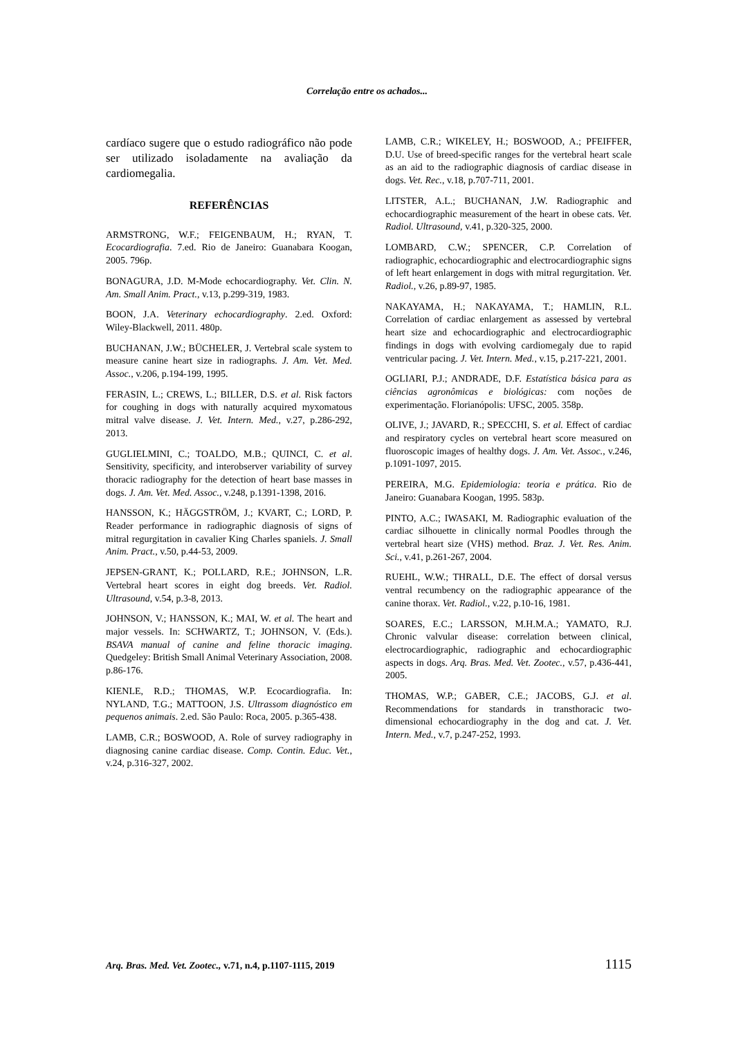Correlação entre os achados...
cardíaco sugere que o estudo radiográfico não pode ser utilizado isoladamente na avaliação da cardiomegalia.
REFERÊNCIAS
ARMSTRONG, W.F.; FEIGENBAUM, H.; RYAN, T. Ecocardiografia. 7.ed. Rio de Janeiro: Guanabara Koogan, 2005. 796p.
BONAGURA, J.D. M-Mode echocardiography. Vet. Clin. N. Am. Small Anim. Pract., v.13, p.299-319, 1983.
BOON, J.A. Veterinary echocardiography. 2.ed. Oxford: Wiley-Blackwell, 2011. 480p.
BUCHANAN, J.W.; BÜCHELER, J. Vertebral scale system to measure canine heart size in radiographs. J. Am. Vet. Med. Assoc., v.206, p.194-199, 1995.
FERASIN, L.; CREWS, L.; BILLER, D.S. et al. Risk factors for coughing in dogs with naturally acquired myxomatous mitral valve disease. J. Vet. Intern. Med., v.27, p.286-292, 2013.
GUGLIELMINI, C.; TOALDO, M.B.; QUINCI, C. et al. Sensitivity, specificity, and interobserver variability of survey thoracic radiography for the detection of heart base masses in dogs. J. Am. Vet. Med. Assoc., v.248, p.1391-1398, 2016.
HANSSON, K.; HÄGGSTRÖM, J.; KVART, C.; LORD, P. Reader performance in radiographic diagnosis of signs of mitral regurgitation in cavalier King Charles spaniels. J. Small Anim. Pract., v.50, p.44-53, 2009.
JEPSEN-GRANT, K.; POLLARD, R.E.; JOHNSON, L.R. Vertebral heart scores in eight dog breeds. Vet. Radiol. Ultrasound, v.54, p.3-8, 2013.
JOHNSON, V.; HANSSON, K.; MAI, W. et al. The heart and major vessels. In: SCHWARTZ, T.; JOHNSON, V. (Eds.). BSAVA manual of canine and feline thoracic imaging. Quedgeley: British Small Animal Veterinary Association, 2008. p.86-176.
KIENLE, R.D.; THOMAS, W.P. Ecocardiografia. In: NYLAND, T.G.; MATTOON, J.S. Ultrassom diagnóstico em pequenos animais. 2.ed. São Paulo: Roca, 2005. p.365-438.
LAMB, C.R.; BOSWOOD, A. Role of survey radiography in diagnosing canine cardiac disease. Comp. Contin. Educ. Vet., v.24, p.316-327, 2002.
LAMB, C.R.; WIKELEY, H.; BOSWOOD, A.; PFEIFFER, D.U. Use of breed-specific ranges for the vertebral heart scale as an aid to the radiographic diagnosis of cardiac disease in dogs. Vet. Rec., v.18, p.707-711, 2001.
LITSTER, A.L.; BUCHANAN, J.W. Radiographic and echocardiographic measurement of the heart in obese cats. Vet. Radiol. Ultrasound, v.41, p.320-325, 2000.
LOMBARD, C.W.; SPENCER, C.P. Correlation of radiographic, echocardiographic and electrocardiographic signs of left heart enlargement in dogs with mitral regurgitation. Vet. Radiol., v.26, p.89-97, 1985.
NAKAYAMA, H.; NAKAYAMA, T.; HAMLIN, R.L. Correlation of cardiac enlargement as assessed by vertebral heart size and echocardiographic and electrocardiographic findings in dogs with evolving cardiomegaly due to rapid ventricular pacing. J. Vet. Intern. Med., v.15, p.217-221, 2001.
OGLIARI, P.J.; ANDRADE, D.F. Estatística básica para as ciências agronômicas e biológicas: com noções de experimentação. Florianópolis: UFSC, 2005. 358p.
OLIVE, J.; JAVARD, R.; SPECCHI, S. et al. Effect of cardiac and respiratory cycles on vertebral heart score measured on fluoroscopic images of healthy dogs. J. Am. Vet. Assoc., v.246, p.1091-1097, 2015.
PEREIRA, M.G. Epidemiologia: teoria e prática. Rio de Janeiro: Guanabara Koogan, 1995. 583p.
PINTO, A.C.; IWASAKI, M. Radiographic evaluation of the cardiac silhouette in clinically normal Poodles through the vertebral heart size (VHS) method. Braz. J. Vet. Res. Anim. Sci., v.41, p.261-267, 2004.
RUEHL, W.W.; THRALL, D.E. The effect of dorsal versus ventral recumbency on the radiographic appearance of the canine thorax. Vet. Radiol., v.22, p.10-16, 1981.
SOARES, E.C.; LARSSON, M.H.M.A.; YAMATO, R.J. Chronic valvular disease: correlation between clinical, electrocardiographic, radiographic and echocardiographic aspects in dogs. Arq. Bras. Med. Vet. Zootec., v.57, p.436-441, 2005.
THOMAS, W.P.; GABER, C.E.; JACOBS, G.J. et al. Recommendations for standards in transthoracic two-dimensional echocardiography in the dog and cat. J. Vet. Intern. Med., v.7, p.247-252, 1993.
Arq. Bras. Med. Vet. Zootec., v.71, n.4, p.1107-1115, 2019 1115